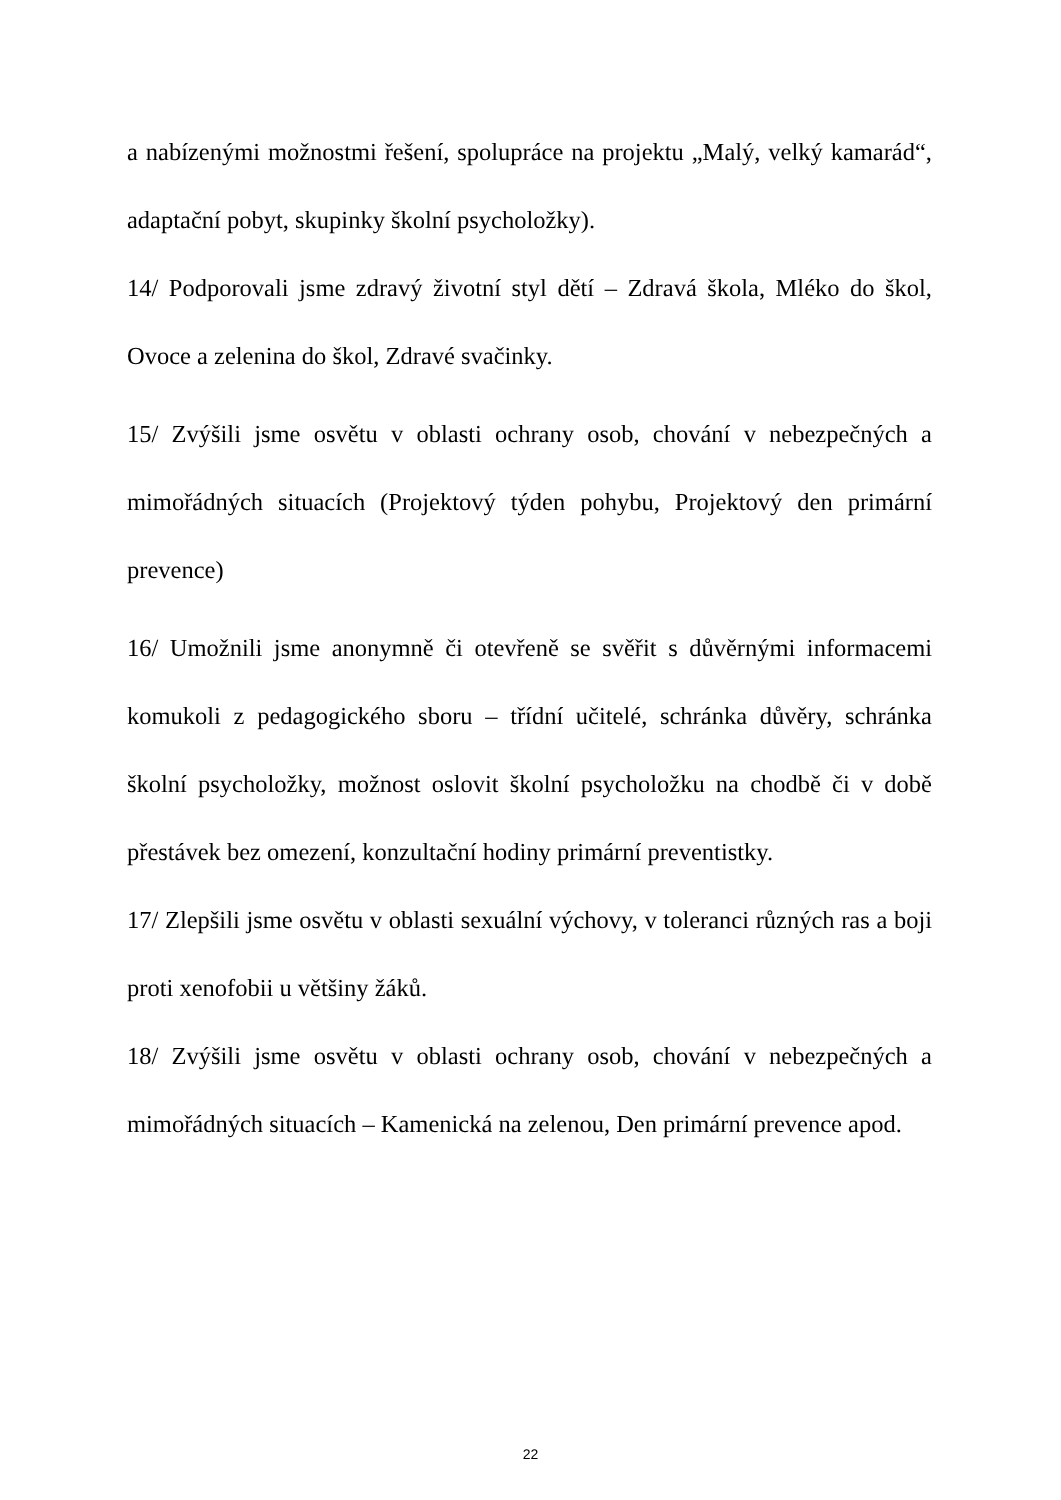a nabízenými možnostmi řešení, spolupráce na projektu „Malý, velký kamarád“, adaptační pobyt, skupinky školní psycholožky).
14/ Podporovali jsme zdravý životní styl dětí – Zdravá škola, Mléko do škol, Ovoce a zelenina do škol, Zdravé svačinky.
15/ Zvýšili jsme osvětu v oblasti ochrany osob, chování v nebezpečných a mimořádných situacích (Projektový týden pohybu, Projektový den primární prevence)
16/ Umožnili jsme anonymně či otevřeně se svěřit s důvěrnými informacemi komukoli z pedagogického sboru – třídní učitelé, schránka důvěry, schránka školní psycholožky, možnost oslovit školní psycholožku na chodbě či v době přestávek bez omezení, konzultační hodiny primární preventistky.
17/ Zlepšili jsme osvětu v oblasti sexuální výchovy, v toleranci různých ras a boji proti xenofobii u většiny žáků.
18/ Zvýšili jsme osvětu v oblasti ochrany osob, chování v nebezpečných a mimořádných situacích – Kamenická na zelenou, Den primární prevence apod.
22